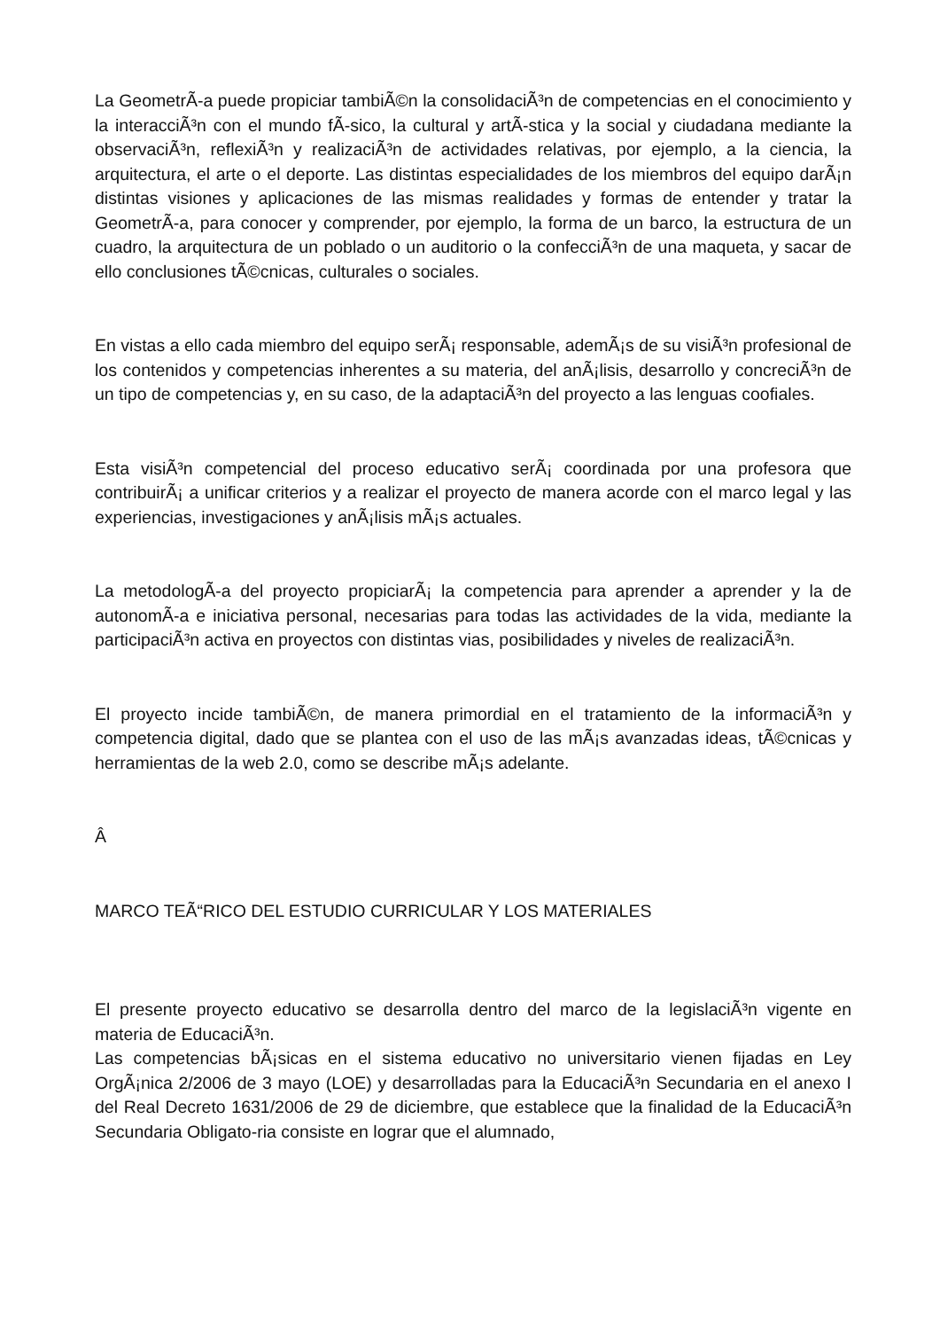La GeometrÃ-a puede propiciar tambiÃ©n la consolidaciÃ³n de competencias en el conocimiento y la interacciÃ³n con el mundo fÃ-sico, la cultural y artÃ-stica y la social y ciudadana mediante la observaciÃ³n, reflexiÃ³n y realizaciÃ³n de actividades relativas, por ejemplo, a la ciencia, la arquitectura, el arte o el deporte. Las distintas especialidades de los miembros del equipo darÃ¡n distintas visiones y aplicaciones de las mismas realidades y formas de entender y tratar la GeometrÃ-a, para conocer y comprender, por ejemplo, la forma de un barco, la estructura de un cuadro, la arquitectura de un poblado o un auditorio o la confecciÃ³n de una maqueta, y sacar de ello conclusiones tÃ©cnicas, culturales o sociales.
En vistas a ello cada miembro del equipo serÃ¡ responsable, ademÃ¡s de su visiÃ³n profesional de los contenidos y competencias inherentes a su materia, del anÃ¡lisis, desarrollo y concreciÃ³n de un tipo de competencias y, en su caso, de la adaptaciÃ³n del proyecto a las lenguas coofiales.
Esta visiÃ³n competencial del proceso educativo serÃ¡ coordinada por una profesora que contribuirÃ¡ a unificar criterios y a realizar el proyecto de manera acorde con el marco legal y las experiencias, investigaciones y anÃ¡lisis mÃ¡s actuales.
La metodologÃ-a del proyecto propiciarÃ¡ la competencia para aprender a aprender y la de autonomÃ-a e iniciativa personal, necesarias para todas las actividades de la vida, mediante la participaciÃ³n activa en proyectos con distintas vias, posibilidades y niveles de realizaciÃ³n.
El proyecto incide tambiÃ©n, de manera primordial en el tratamiento de la informaciÃ³n y competencia digital, dado que se plantea con el uso de las mÃ¡s avanzadas ideas, tÃ©cnicas y herramientas de la web 2.0, como se describe mÃ¡s adelante.
Â
MARCO TEÃ“RICO DEL ESTUDIO CURRICULAR Y LOS MATERIALES
El presente proyecto educativo se desarrolla dentro del marco de la legislaciÃ³n vigente en materia de EducaciÃ³n.
Las competencias bÃ¡sicas en el sistema educativo no universitario vienen fijadas en Ley OrgÃ¡nica 2/2006 de 3 mayo (LOE) y desarrolladas para la EducaciÃ³n Secundaria en el anexo I del Real Decreto 1631/2006 de 29 de diciembre, que establece que la finalidad de la EducaciÃ³n Secundaria Obligato-ria consiste en lograr que el alumnado,